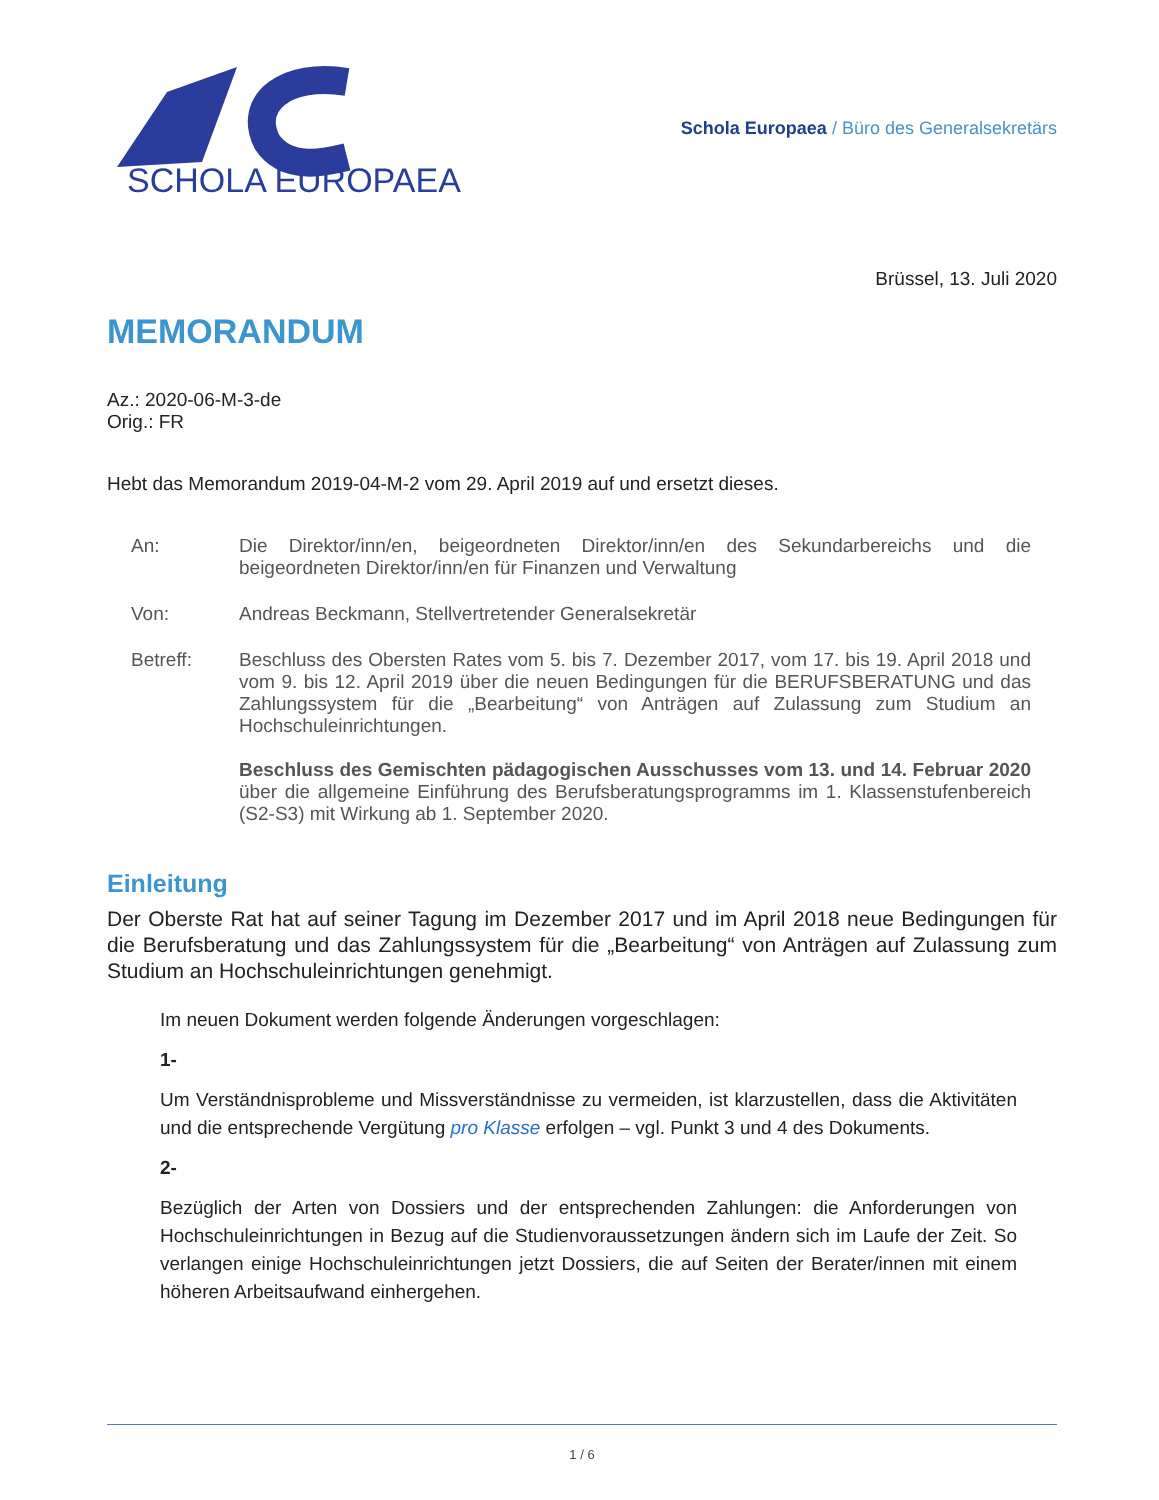SCHOLA EUROPAEA
Schola Europaea / Büro des Generalsekretärs
Brüssel, 13. Juli 2020
MEMORANDUM
Az.: 2020-06-M-3-de
Orig.: FR
Hebt das Memorandum 2019-04-M-2 vom 29. April 2019 auf und ersetzt dieses.
| An: | Die Direktor/inn/en, beigeordneten Direktor/inn/en des Sekundarbereichs und die beigeordneten Direktor/inn/en für Finanzen und Verwaltung |
| Von: | Andreas Beckmann, Stellvertretender Generalsekretär |
| Betreff: | Beschluss des Obersten Rates vom 5. bis 7. Dezember 2017, vom 17. bis 19. April 2018 und vom 9. bis 12. April 2019 über die neuen Bedingungen für die BERUFSBERATUNG und das Zahlungssystem für die „Bearbeitung“ von Anträgen auf Zulassung zum Studium an Hochschuleinrichtungen. Beschluss des Gemischten pädagogischen Ausschusses vom 13. und 14. Februar 2020 über die allgemeine Einführung des Berufsberatungsprogramms im 1. Klassenstufenbereich (S2-S3) mit Wirkung ab 1. September 2020. |
Einleitung
Der Oberste Rat hat auf seiner Tagung im Dezember 2017 und im April 2018 neue Bedingungen für die Berufsberatung und das Zahlungssystem für die „Bearbeitung“ von Anträgen auf Zulassung zum Studium an Hochschuleinrichtungen genehmigt.
Im neuen Dokument werden folgende Änderungen vorgeschlagen:
1-
Um Verständnisprobleme und Missverständnisse zu vermeiden, ist klarzustellen, dass die Aktivitäten und die entsprechende Vergütung pro Klasse erfolgen – vgl. Punkt 3 und 4 des Dokuments.
2-
Bezüglich der Arten von Dossiers und der entsprechenden Zahlungen: die Anforderungen von Hochschuleinrichtungen in Bezug auf die Studienvoraussetzungen ändern sich im Laufe der Zeit. So verlangen einige Hochschuleinrichtungen jetzt Dossiers, die auf Seiten der Berater/innen mit einem höheren Arbeitsaufwand einhergehen.
1 / 6